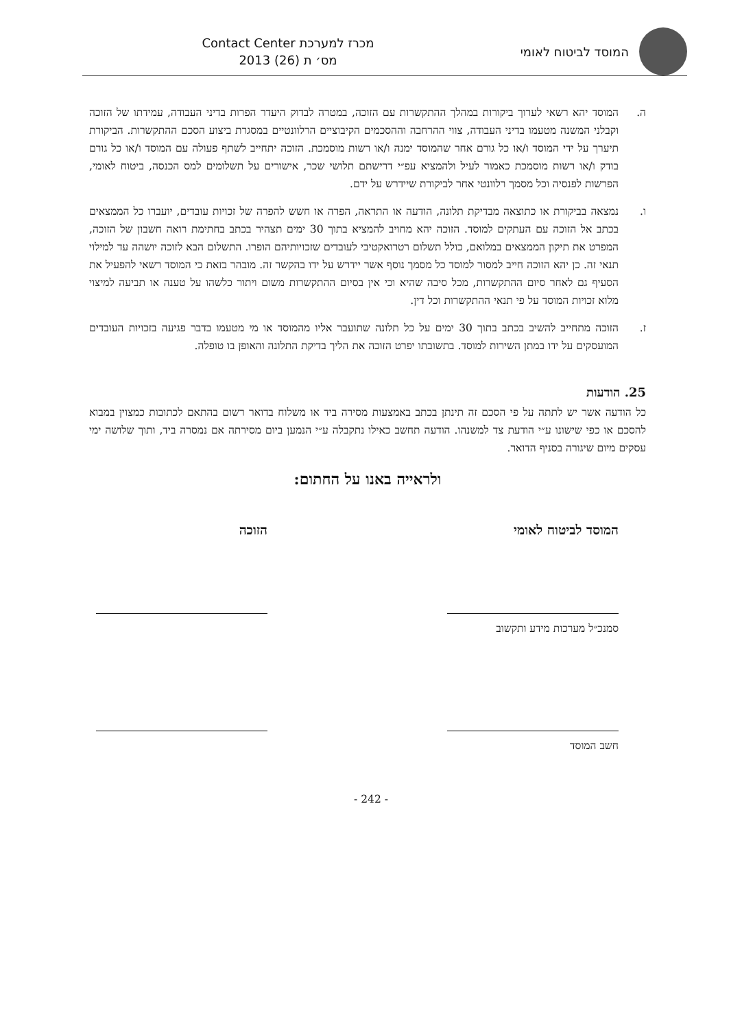המוסד לביטוח לאומי
מכרז למערכת Contact Center
מס׳ ת (26) 2013
ה. המוסד יהא רשאי לערוך ביקורות במהלך ההתקשרות עם הזוכה, במטרה לבדוק היעדר הפרות בדיני העבודה, עמידתו של הזוכה וקבלני המשנה מטעמו בדיני העבודה, צווי ההרחבה וההסכמים הקיבוציים הרלוונטיים במסגרת ביצוע הסכם ההתקשרות. הביקורת תיערך על ידי המוסד ו/או כל גורם אחר שהמוסד ימנה ו/או רשות מוסמכת. הזוכה יתחייב לשתף פעולה עם המוסד ו/או כל גורם בודק ו/או רשות מוסמכת כאמור לעיל ולהמציא עפ״י דרישתם תלושי שכר, אישורים על תשלומים למס הכנסה, ביטוח לאומי, הפרשות לפנסיה וכל מסמך רלוונטי אחר לביקורת שיידרש על ידם.
ו. נמצאה בביקורת או כתוצאה מבדיקת תלונה, הודעה או התראה, הפרה או חשש להפרה של זכויות עובדים, יועברו כל הממצאים בכתב אל הזוכה עם העתקים למוסד. הזוכה יהא מחויב להמציא בתוך 30 ימים תצהיר בכתב בחתימת רואה חשבון של הזוכה, המפרט את תיקון הממצאים במלואם, כולל תשלום רטרואקטיבי לעובדים שזכויותיהם הופרו. התשלום הבא לזוכה יושהה עד למילוי תנאי זה. כן יהא הזוכה חייב למסור למוסד כל מסמך נוסף אשר יידרש על ידו בהקשר זה. מובהר בזאת כי המוסד רשאי להפעיל את הסעיף גם לאחר סיום ההתקשרות, מכל סיבה שהיא וכי אין בסיום ההתקשרות משום ויתור כלשהו על טענה או תביעה למיצוי מלוא זכויות המוסד על פי תנאי ההתקשרות וכל דין.
ז. הזוכה מתחייב להשיב בכתב בתוך 30 ימים על כל תלונה שתועבר אליו מהמוסד או מי מטעמו בדבר פגיעה בזכויות העובדים המועסקים על ידו במתן השירות למוסד. בתשובתו יפרט הזוכה את הליך בדיקת התלונה והאופן בו טופלה.
25. הודעות
כל הודעה אשר יש לתתה על פי הסכם זה תינתן בכתב באמצעות מסירה ביד או משלוח בדואר רשום בהתאם לכתובות כמצוין במבוא להסכם או כפי שישונו ע״י הודעת צד למשנהו. הודעה תחשב כאילו נתקבלה ע״י הנמען ביום מסירתה אם נמסרה ביד, ותוך שלושה ימי עסקים מיום שיגורה בסניף הדואר.
ולראייה באנו על החתום:
המוסד לביטוח לאומי
סמנכ״ל מערכות מידע ותקשוב
חשב המוסד
הזוכה
- 242 -